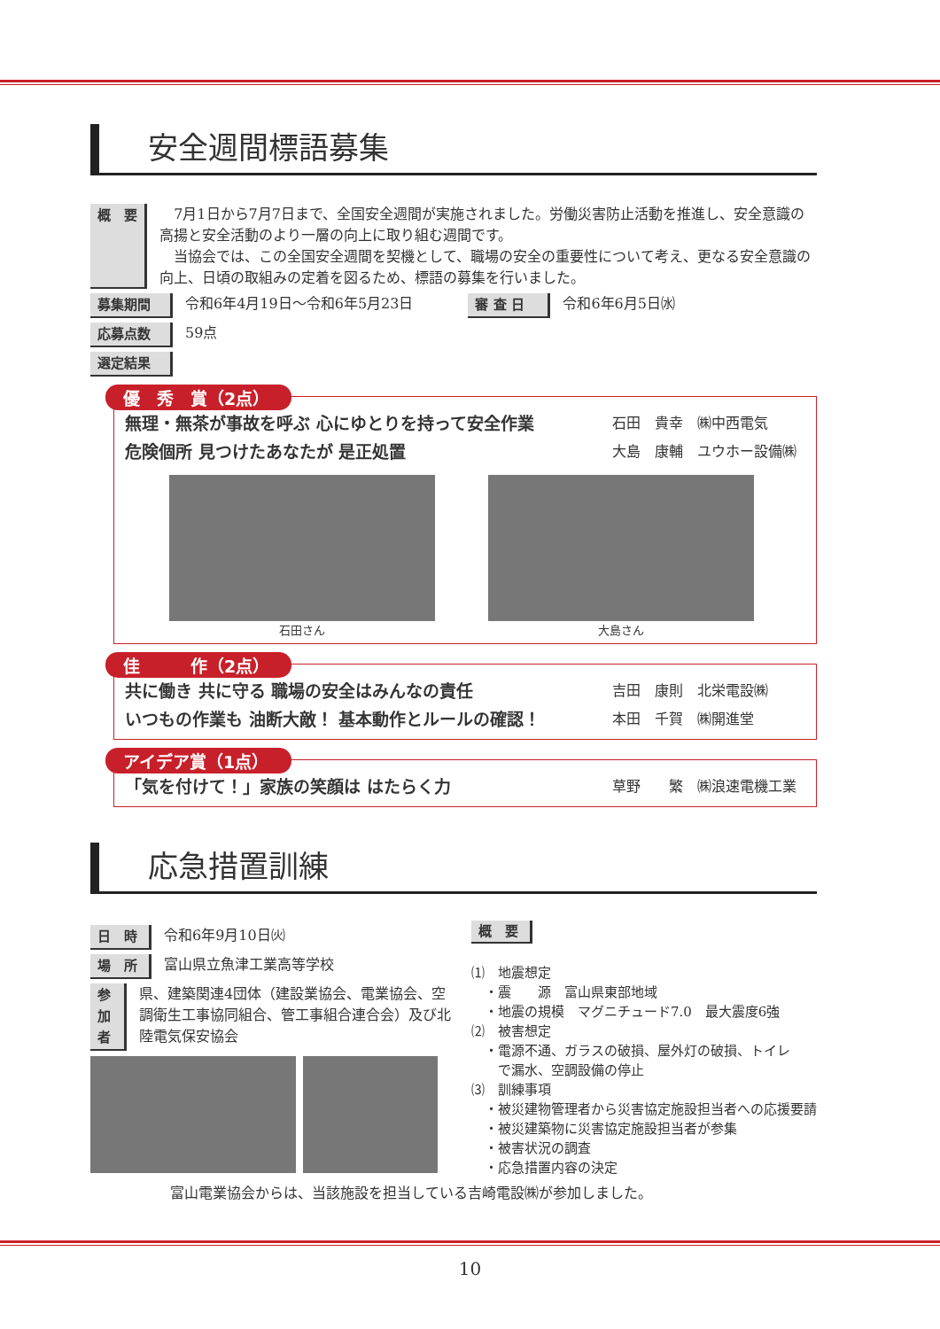安全週間標語募集
概　要　7月1日から7月7日まで、全国安全週間が実施されました。労働災害防止活動を推進し、安全意識の高揚と安全活動のより一層の向上に取り組む週間です。
　当協会では、この全国安全週間を契機として、職場の安全の重要性について考え、更なる安全意識の向上、日頃の取組みの定着を図るため、標語の募集を行いました。
募集期間 令和6年4月19日～令和6年5月23日　　　審 査 日 令和6年6月5日㈬
応募点数 59点
選定結果
優　秀　賞（2点）
無理・無茶が事故を呼ぶ 心にゆとりを持って安全作業 石田　貴幸　㈱中西電気
危険個所 見つけたあなたが 是正処置 大島　康輔　ユウホー設備㈱
石田さん 大島さん
佳　　　作（2点）
共に働き 共に守る 職場の安全はみんなの責任 吉田　康則　北栄電設㈱
いつもの作業も 油断大敵！ 基本動作とルールの確認！ 本田　千賀　㈱開進堂
アイデア賞（1点）
「気を付けて！」家族の笑顔は はたらく力 草野　　繁　㈱浪速電機工業
応急措置訓練
日　時 令和6年9月10日㈫
場　所 富山県立魚津工業高等学校
参加者 県、建築関連4団体（建設業協会、電業協会、空調衛生工事協同組合、管工事組合連合会）及び北陸電気保安協会
概　要
⑴　地震想定
　・震　　源　富山県東部地域
　・地震の規模　マグニチュード7.0　最大震度6強
⑵　被害想定
　・電源不通、ガラスの破損、屋外灯の破損、トイレ
　　で漏水、空調設備の停止
⑶　訓練事項
　・被災建物管理者から災害協定施設担当者への応援要請
　・被災建築物に災害協定施設担当者が参集
　・被害状況の調査
　・応急措置内容の決定
富山電業協会からは、当該施設を担当している吉崎電設㈱が参加しました。
10